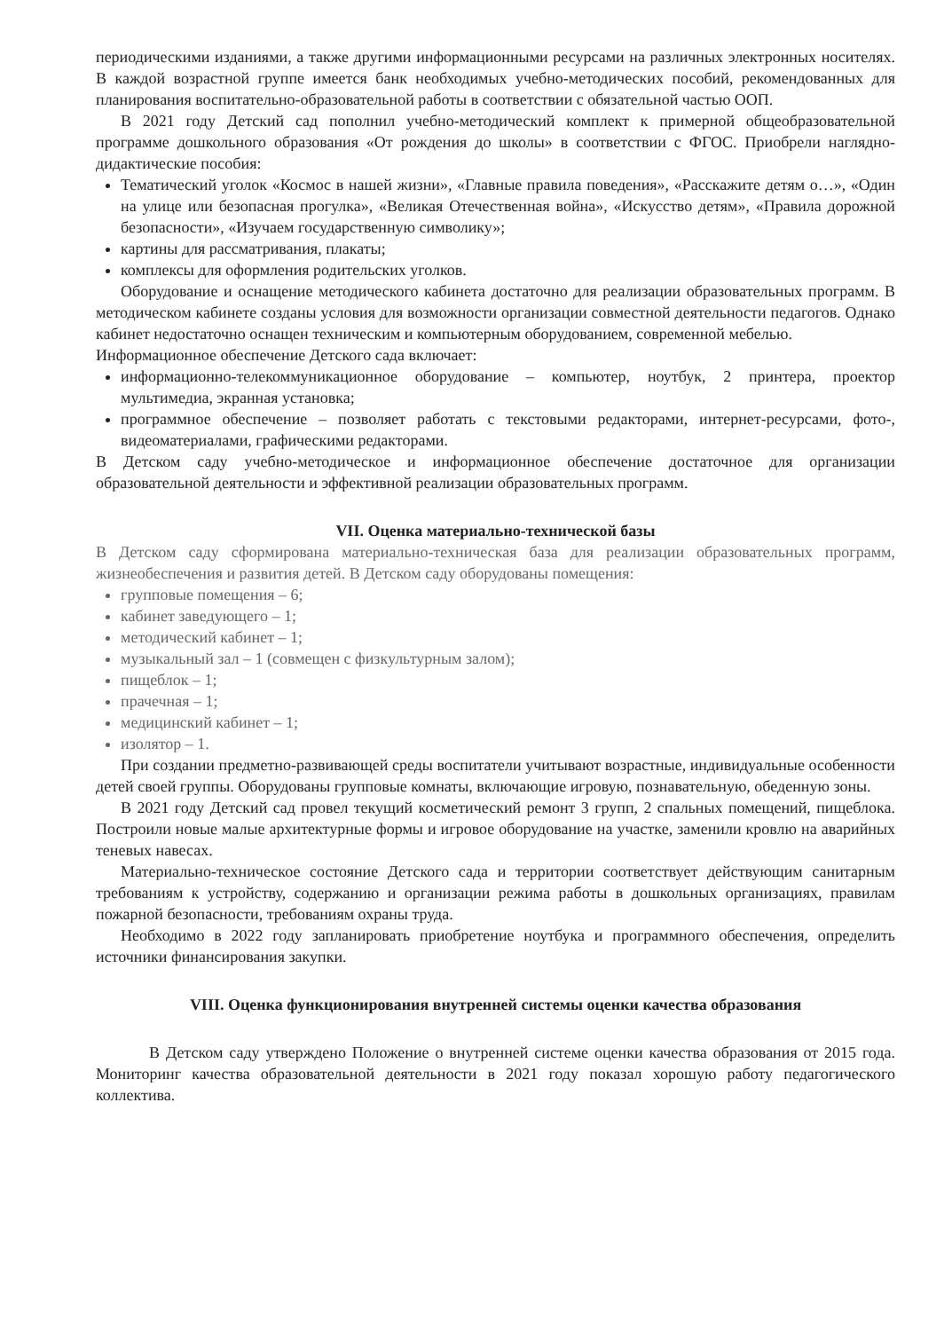периодическими изданиями, а также другими информационными ресурсами на различных электронных носителях. В каждой возрастной группе имеется банк необходимых учебно-методических пособий, рекомендованных для планирования воспитательно-образовательной работы в соответствии с обязательной частью ООП.
В 2021 году Детский сад пополнил учебно-методический комплект к примерной общеобразовательной программе дошкольного образования «От рождения до школы» в соответствии с ФГОС. Приобрели наглядно-дидактические пособия:
Тематический уголок «Космос в нашей жизни», «Главные правила поведения», «Расскажите детям о…», «Один на улице или безопасная прогулка», «Великая Отечественная война», «Искусство детям», «Правила дорожной безопасности», «Изучаем государственную символику»;
картины для рассматривания, плакаты;
комплексы для оформления родительских уголков.
Оборудование и оснащение методического кабинета достаточно для реализации образовательных программ. В методическом кабинете созданы условия для возможности организации совместной деятельности педагогов. Однако кабинет недостаточно оснащен техническим и компьютерным оборудованием, современной мебелью.
Информационное обеспечение Детского сада включает:
информационно-телекоммуникационное оборудование – компьютер, ноутбук, 2 принтера, проектор мультимедиа, экранная установка;
программное обеспечение – позволяет работать с текстовыми редакторами, интернет-ресурсами, фото-, видеоматериалами, графическими редакторами.
В Детском саду учебно-методическое и информационное обеспечение достаточное для организации образовательной деятельности и эффективной реализации образовательных программ.
VII. Оценка материально-технической базы
В Детском саду сформирована материально-техническая база для реализации образовательных программ, жизнеобеспечения и развития детей. В Детском саду оборудованы помещения:
групповые помещения – 6;
кабинет заведующего – 1;
методический кабинет – 1;
музыкальный зал – 1 (совмещен с физкультурным залом);
пищеблок – 1;
прачечная – 1;
медицинский кабинет – 1;
изолятор – 1.
При создании предметно-развивающей среды воспитатели учитывают возрастные, индивидуальные особенности детей своей группы. Оборудованы групповые комнаты, включающие игровую, познавательную, обеденную зоны.
В 2021 году Детский сад провел текущий косметический ремонт 3 групп, 2 спальных помещений, пищеблока. Построили новые малые архитектурные формы и игровое оборудование на участке, заменили кровлю на аварийных теневых навесах.
Материально-техническое состояние Детского сада и территории соответствует действующим санитарным требованиям к устройству, содержанию и организации режима работы в дошкольных организациях, правилам пожарной безопасности, требованиям охраны труда.
Необходимо в 2022 году запланировать приобретение ноутбука и программного обеспечения, определить источники финансирования закупки.
VIII. Оценка функционирования внутренней системы оценки качества образования
В Детском саду утверждено Положение о внутренней системе оценки качества образования от 2015 года. Мониторинг качества образовательной деятельности в 2021 году показал хорошую работу педагогического коллектива.